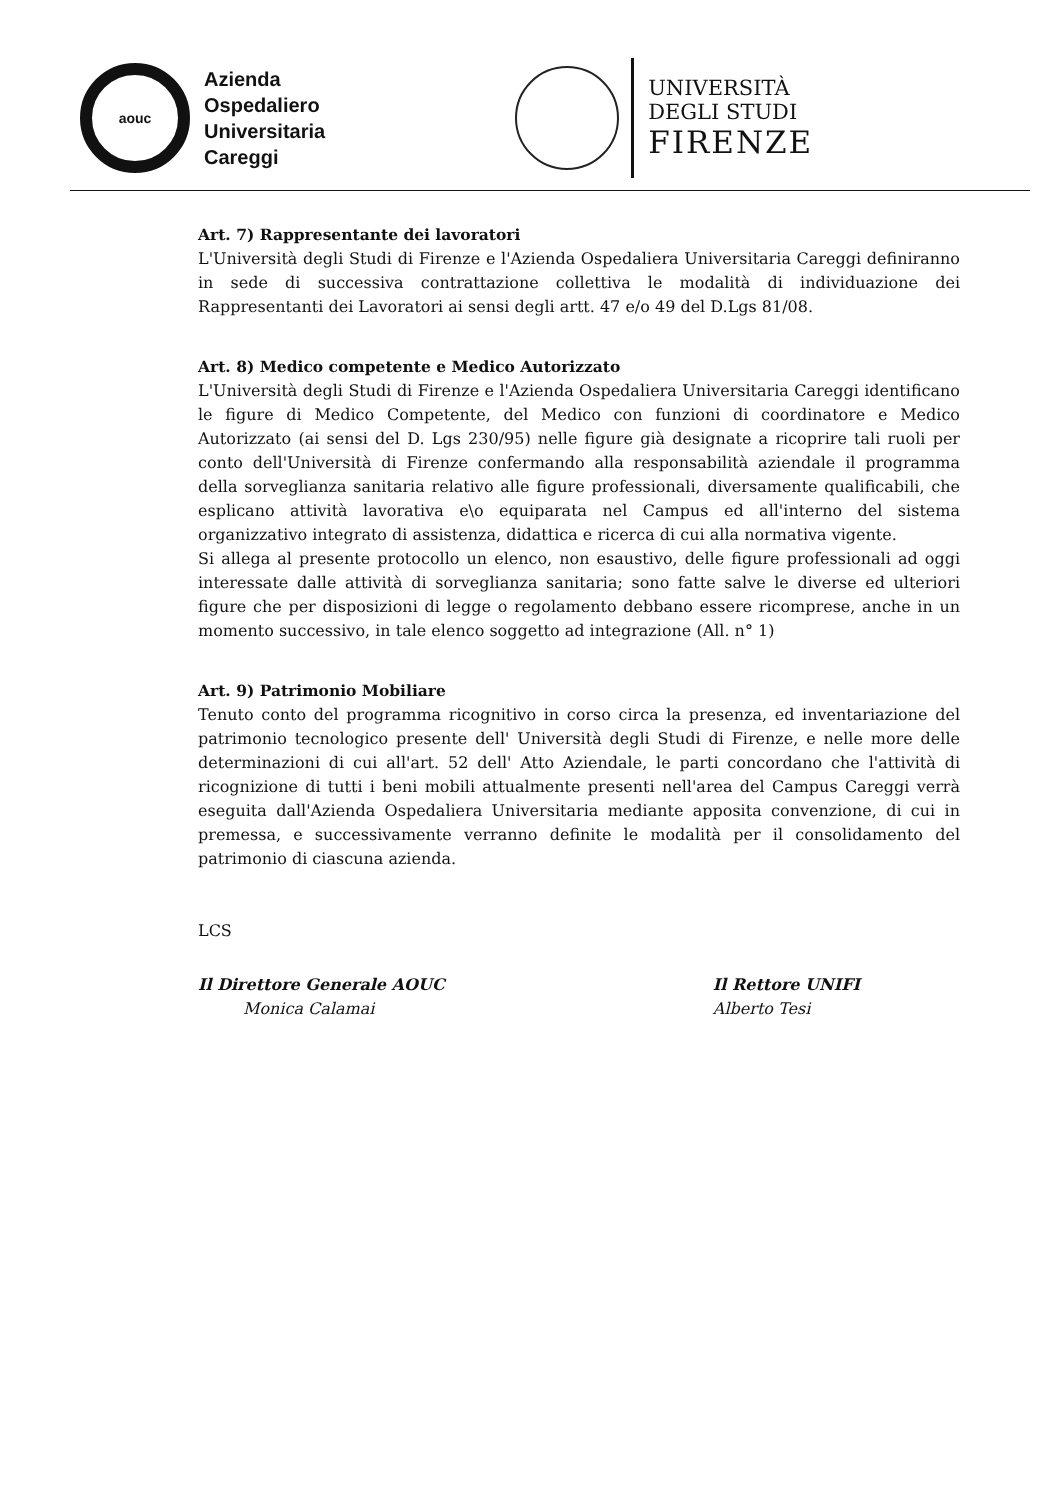aouc
Azienda
Ospedaliero
Universitaria
Careggi
UNIVERSITÀ
DEGLI STUDI
FIRENZE
Art. 7) Rappresentante dei lavoratori
L'Università degli Studi di Firenze e l'Azienda Ospedaliera Universitaria Careggi definiranno in sede di successiva contrattazione collettiva le modalità di individuazione dei Rappresentanti dei Lavoratori ai sensi degli artt. 47 e/o 49 del D.Lgs 81/08.
Art. 8) Medico competente e Medico Autorizzato
L'Università degli Studi di Firenze e l'Azienda Ospedaliera Universitaria Careggi identificano le figure di Medico Competente, del Medico con funzioni di coordinatore e Medico Autorizzato (ai sensi del D. Lgs 230/95) nelle figure già designate a ricoprire tali ruoli per conto dell'Università di Firenze confermando alla responsabilità aziendale il programma della sorveglianza sanitaria relativo alle figure professionali, diversamente qualificabili, che esplicano attività lavorativa e\o equiparata nel Campus ed all'interno del sistema organizzativo integrato di assistenza, didattica e ricerca di cui alla normativa vigente.
Si allega al presente protocollo un elenco, non esaustivo, delle figure professionali ad oggi interessate dalle attività di sorveglianza sanitaria; sono fatte salve le diverse ed ulteriori figure che per disposizioni di legge o regolamento debbano essere ricomprese, anche in un momento successivo, in tale elenco soggetto ad integrazione (All. n° 1)
Art. 9) Patrimonio Mobiliare
Tenuto conto del programma ricognitivo in corso circa la presenza, ed inventariazione del patrimonio tecnologico presente dell' Università degli Studi di Firenze, e nelle more delle determinazioni di cui all'art. 52 dell' Atto Aziendale, le parti concordano che l'attività di ricognizione di tutti i beni mobili attualmente presenti nell'area del Campus Careggi verrà eseguita dall'Azienda Ospedaliera Universitaria mediante apposita convenzione, di cui in premessa, e successivamente verranno definite le modalità per il consolidamento del patrimonio di ciascuna azienda.
LCS
Il Direttore Generale AOUC
Monica Calamai
Il Rettore UNIFI
Alberto Tesi